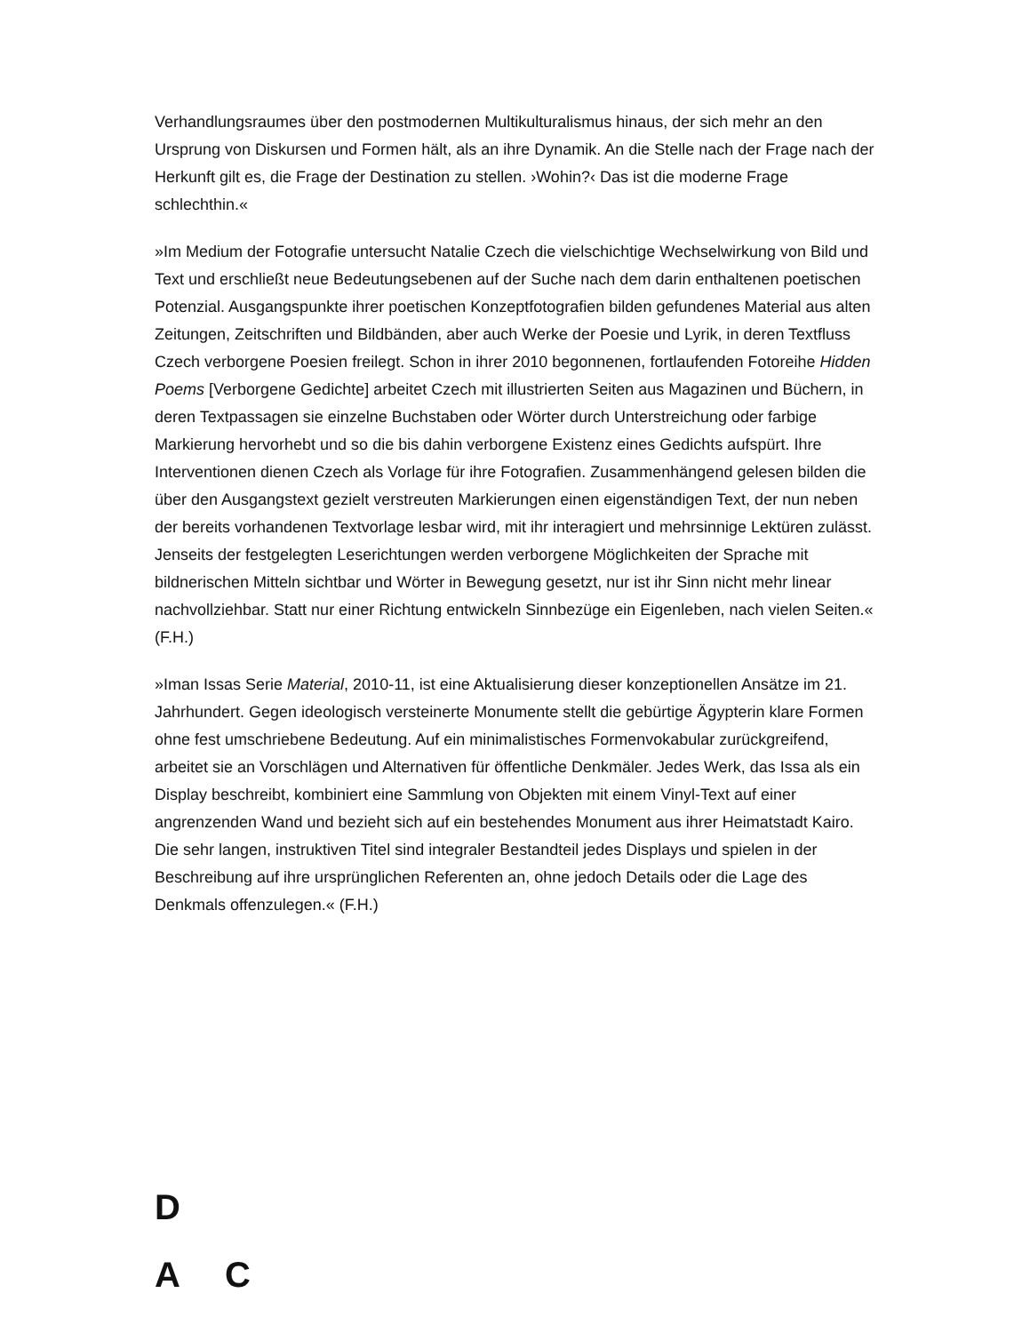Verhandlungsraumes über den postmodernen Multikulturalismus hinaus, der sich mehr an den Ursprung von Diskursen und Formen hält, als an ihre Dynamik. An die Stelle nach der Frage nach der Herkunft gilt es, die Frage der Destination zu stellen. ›Wohin?‹ Das ist die moderne Frage schlechthin.«
»Im Medium der Fotografie untersucht Natalie Czech die vielschichtige Wechselwirkung von Bild und Text und erschließt neue Bedeutungsebenen auf der Suche nach dem darin enthaltenen poetischen Potenzial. Ausgangspunkte ihrer poetischen Konzeptfotografien bilden gefundenes Material aus alten Zeitungen, Zeitschriften und Bildbänden, aber auch Werke der Poesie und Lyrik, in deren Textfluss Czech verborgene Poesien freilegt. Schon in ihrer 2010 begonnenen, fortlaufenden Fotoreihe Hidden Poems [Verborgene Gedichte] arbeitet Czech mit illustrierten Seiten aus Magazinen und Büchern, in deren Textpassagen sie einzelne Buchstaben oder Wörter durch Unterstreichung oder farbige Markierung hervorhebt und so die bis dahin verborgene Existenz eines Gedichts aufspürt. Ihre Interventionen dienen Czech als Vorlage für ihre Fotografien. Zusammenhängend gelesen bilden die über den Ausgangstext gezielt verstreuten Markierungen einen eigenständigen Text, der nun neben der bereits vorhandenen Textvorlage lesbar wird, mit ihr interagiert und mehrsinnige Lektüren zulässt. Jenseits der festgelegten Leserichtungen werden verborgene Möglichkeiten der Sprache mit bildnerischen Mitteln sichtbar und Wörter in Bewegung gesetzt, nur ist ihr Sinn nicht mehr linear nachvollziehbar. Statt nur einer Richtung entwickeln Sinnbezüge ein Eigenleben, nach vielen Seiten.« (F.H.)
»Iman Issas Serie Material, 2010-11, ist eine Aktualisierung dieser konzeptionellen Ansätze im 21. Jahrhundert. Gegen ideologisch versteinerte Monumente stellt die gebürtige Ägypterin klare Formen ohne fest umschriebene Bedeutung. Auf ein minimalistisches Formenvokabular zurückgreifend, arbeitet sie an Vorschlägen und Alternativen für öffentliche Denkmäler. Jedes Werk, das Issa als ein Display beschreibt, kombiniert eine Sammlung von Objekten mit einem Vinyl-Text auf einer angrenzenden Wand und bezieht sich auf ein bestehendes Monument aus ihrer Heimatstadt Kairo. Die sehr langen, instruktiven Titel sind integraler Bestandteil jedes Displays und spielen in der Beschreibung auf ihre ursprünglichen Referenten an, ohne jedoch Details oder die Lage des Denkmals offenzulegen.« (F.H.)
D
A C